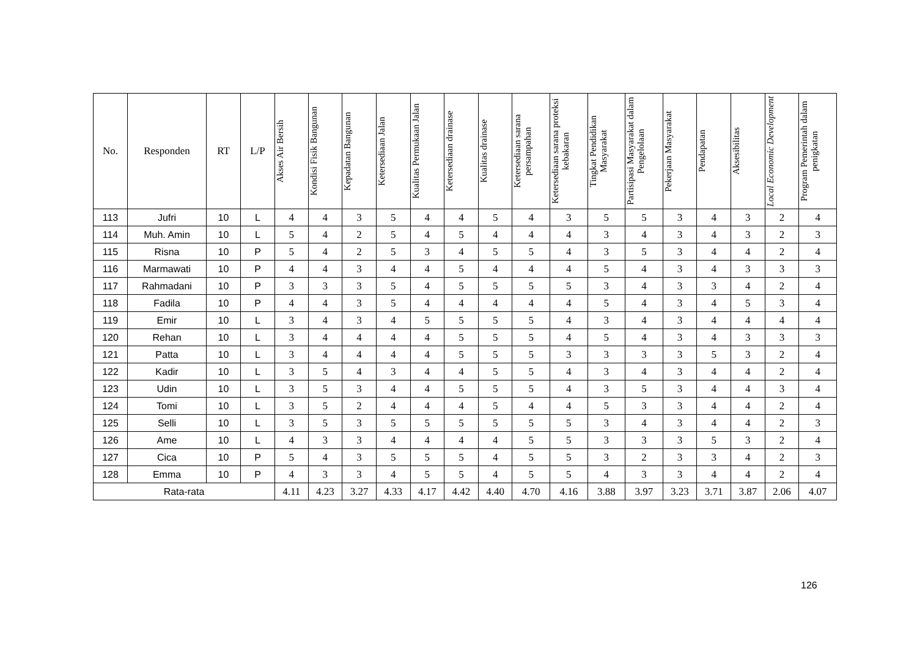| No. | Responden | RT | L/P | Akses Air Bersih | Kondisi Fisik Bangunan | Kepadatan Bangunan | Ketersediaan Jalan | Kualitas Permukaan Jalan | Ketersediaan drainase | Kualitas drainase | Ketersediaan sarana persampahan | Ketersediaan sarana proteksi kebakaran | Tingkat Pendidikan Masyarakat | Partisipasi Masyarakat dalam Pengelolaan | Pekerjaan Masyarakat | Pendapatan | Aksesibilitas | Local Economic Development | Program Pemerintah dalam penigkatan |
| --- | --- | --- | --- | --- | --- | --- | --- | --- | --- | --- | --- | --- | --- | --- | --- | --- | --- | --- | --- |
| 113 | Jufri | 10 | L | 4 | 4 | 3 | 5 | 4 | 4 | 5 | 4 | 3 | 5 | 5 | 3 | 4 | 3 | 2 | 4 |
| 114 | Muh. Amin | 10 | L | 5 | 4 | 2 | 5 | 4 | 5 | 4 | 4 | 4 | 3 | 4 | 3 | 4 | 3 | 2 | 3 |
| 115 | Risna | 10 | P | 5 | 4 | 2 | 5 | 3 | 4 | 5 | 5 | 4 | 3 | 5 | 3 | 4 | 4 | 2 | 4 |
| 116 | Marmawati | 10 | P | 4 | 4 | 3 | 4 | 4 | 5 | 4 | 4 | 4 | 5 | 4 | 3 | 4 | 3 | 3 | 3 |
| 117 | Rahmadani | 10 | P | 3 | 3 | 3 | 5 | 4 | 5 | 5 | 5 | 5 | 3 | 4 | 3 | 3 | 4 | 2 | 4 |
| 118 | Fadila | 10 | P | 4 | 4 | 3 | 5 | 4 | 4 | 4 | 4 | 4 | 5 | 4 | 3 | 4 | 5 | 3 | 4 |
| 119 | Emir | 10 | L | 3 | 4 | 3 | 4 | 5 | 5 | 5 | 5 | 4 | 3 | 4 | 3 | 4 | 4 | 4 | 4 |
| 120 | Rehan | 10 | L | 3 | 4 | 4 | 4 | 4 | 5 | 5 | 5 | 4 | 5 | 4 | 3 | 4 | 3 | 3 | 3 |
| 121 | Patta | 10 | L | 3 | 4 | 4 | 4 | 4 | 5 | 5 | 5 | 3 | 3 | 3 | 3 | 5 | 3 | 2 | 4 |
| 122 | Kadir | 10 | L | 3 | 5 | 4 | 3 | 4 | 4 | 5 | 5 | 4 | 3 | 4 | 3 | 4 | 4 | 2 | 4 |
| 123 | Udin | 10 | L | 3 | 5 | 3 | 4 | 4 | 5 | 5 | 5 | 4 | 3 | 5 | 3 | 4 | 4 | 3 | 4 |
| 124 | Tomi | 10 | L | 3 | 5 | 2 | 4 | 4 | 4 | 5 | 4 | 4 | 5 | 3 | 3 | 4 | 4 | 2 | 4 |
| 125 | Selli | 10 | L | 3 | 5 | 3 | 5 | 5 | 5 | 5 | 5 | 5 | 3 | 4 | 3 | 4 | 4 | 2 | 3 |
| 126 | Ame | 10 | L | 4 | 3 | 3 | 4 | 4 | 4 | 4 | 5 | 5 | 3 | 3 | 3 | 5 | 3 | 2 | 4 |
| 127 | Cica | 10 | P | 5 | 4 | 3 | 5 | 5 | 5 | 4 | 5 | 5 | 3 | 2 | 3 | 3 | 4 | 2 | 3 |
| 128 | Emma | 10 | P | 4 | 3 | 3 | 4 | 5 | 5 | 4 | 5 | 5 | 4 | 3 | 3 | 4 | 4 | 2 | 4 |
| Rata-rata | | | | 4.11 | 4.23 | 3.27 | 4.33 | 4.17 | 4.42 | 4.40 | 4.70 | 4.16 | 3.88 | 3.97 | 3.23 | 3.71 | 3.87 | 2.06 | 4.07 |
126